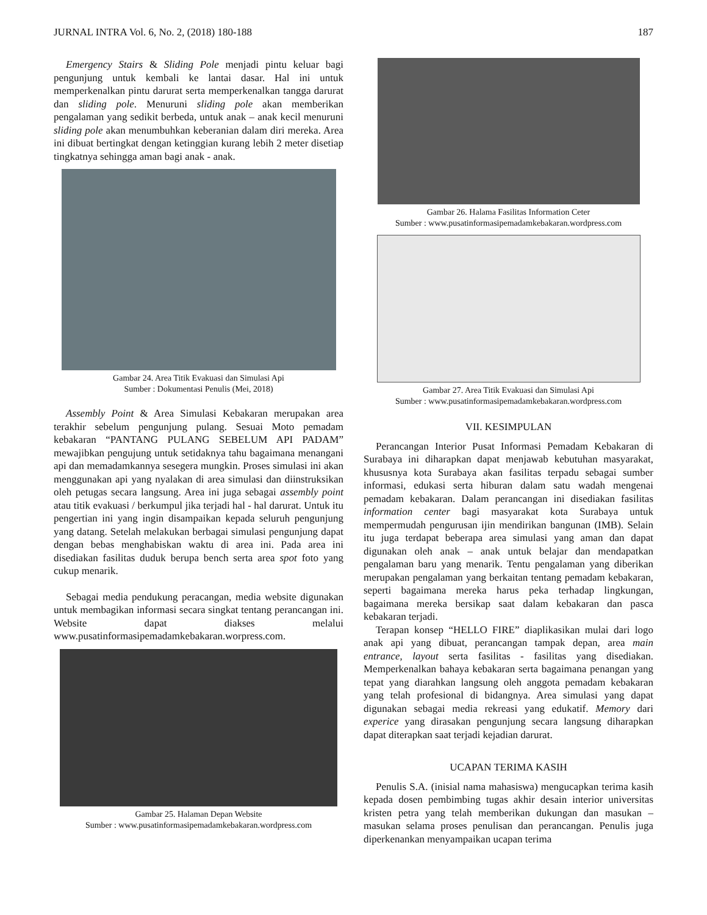JURNAL INTRA Vol. 6, No. 2, (2018) 180-188 187
Emergency Stairs & Sliding Pole menjadi pintu keluar bagi pengunjung untuk kembali ke lantai dasar. Hal ini untuk memperkenalkan pintu darurat serta memperkenalkan tangga darurat dan sliding pole. Menuruni sliding pole akan memberikan pengalaman yang sedikit berbeda, untuk anak – anak kecil menuruni sliding pole akan menumbuhkan keberanian dalam diri mereka. Area ini dibuat bertingkat dengan ketinggian kurang lebih 2 meter disetiap tingkatnya sehingga aman bagi anak - anak.
Gambar 24. Area Titik Evakuasi dan Simulasi Api
Sumber : Dokumentasi Penulis (Mei, 2018)
Assembly Point & Area Simulasi Kebakaran merupakan area terakhir sebelum pengunjung pulang. Sesuai Moto pemadam kebakaran “PANTANG PULANG SEBELUM API PADAM” mewajibkan pengujung untuk setidaknya tahu bagaimana menangani api dan memadamkannya sesegera mungkin. Proses simulasi ini akan menggunakan api yang nyalakan di area simulasi dan diinstruksikan oleh petugas secara langsung. Area ini juga sebagai assembly point atau titik evakuasi / berkumpul jika terjadi hal - hal darurat. Untuk itu pengertian ini yang ingin disampaikan kepada seluruh pengunjung yang datang. Setelah melakukan berbagai simulasi pengunjung dapat dengan bebas menghabiskan waktu di area ini. Pada area ini disediakan fasilitas duduk berupa bench serta area spot foto yang cukup menarik.
Sebagai media pendukung peracangan, media website digunakan untuk membagikan informasi secara singkat tentang perancangan ini. Website dapat diakses melalui www.pusatinformasipemadamkebakaran.worpress.com.
Gambar 25. Halaman Depan Website
Sumber : www.pusatinformasipemadamkebakaran.wordpress.com
Gambar 26. Halama Fasilitas Information Ceter
Sumber : www.pusatinformasipemadamkebakaran.wordpress.com
Gambar 27. Area Titik Evakuasi dan Simulasi Api
Sumber : www.pusatinformasipemadamkebakaran.wordpress.com
VII. KESIMPULAN
Perancangan Interior Pusat Informasi Pemadam Kebakaran di Surabaya ini diharapkan dapat menjawab kebutuhan masyarakat, khususnya kota Surabaya akan fasilitas terpadu sebagai sumber informasi, edukasi serta hiburan dalam satu wadah mengenai pemadam kebakaran. Dalam perancangan ini disediakan fasilitas information center bagi masyarakat kota Surabaya untuk mempermudah pengurusan ijin mendirikan bangunan (IMB). Selain itu juga terdapat beberapa area simulasi yang aman dan dapat digunakan oleh anak – anak untuk belajar dan mendapatkan pengalaman baru yang menarik. Tentu pengalaman yang diberikan merupakan pengalaman yang berkaitan tentang pemadam kebakaran, seperti bagaimana mereka harus peka terhadap lingkungan, bagaimana mereka bersikap saat dalam kebakaran dan pasca kebakaran terjadi.
Terapan konsep “HELLO FIRE” diaplikasikan mulai dari logo anak api yang dibuat, perancangan tampak depan, area main entrance, layout serta fasilitas - fasilitas yang disediakan. Memperkenalkan bahaya kebakaran serta bagaimana penangan yang tepat yang diarahkan langsung oleh anggota pemadam kebakaran yang telah profesional di bidangnya. Area simulasi yang dapat digunakan sebagai media rekreasi yang edukatif. Memory dari experice yang dirasakan pengunjung secara langsung diharapkan dapat diterapkan saat terjadi kejadian darurat.
UCAPAN TERIMA KASIH
Penulis S.A. (inisial nama mahasiswa) mengucapkan terima kasih kepada dosen pembimbing tugas akhir desain interior universitas kristen petra yang telah memberikan dukungan dan masukan – masukan selama proses penulisan dan perancangan. Penulis juga diperkenankan menyampaikan ucapan terima